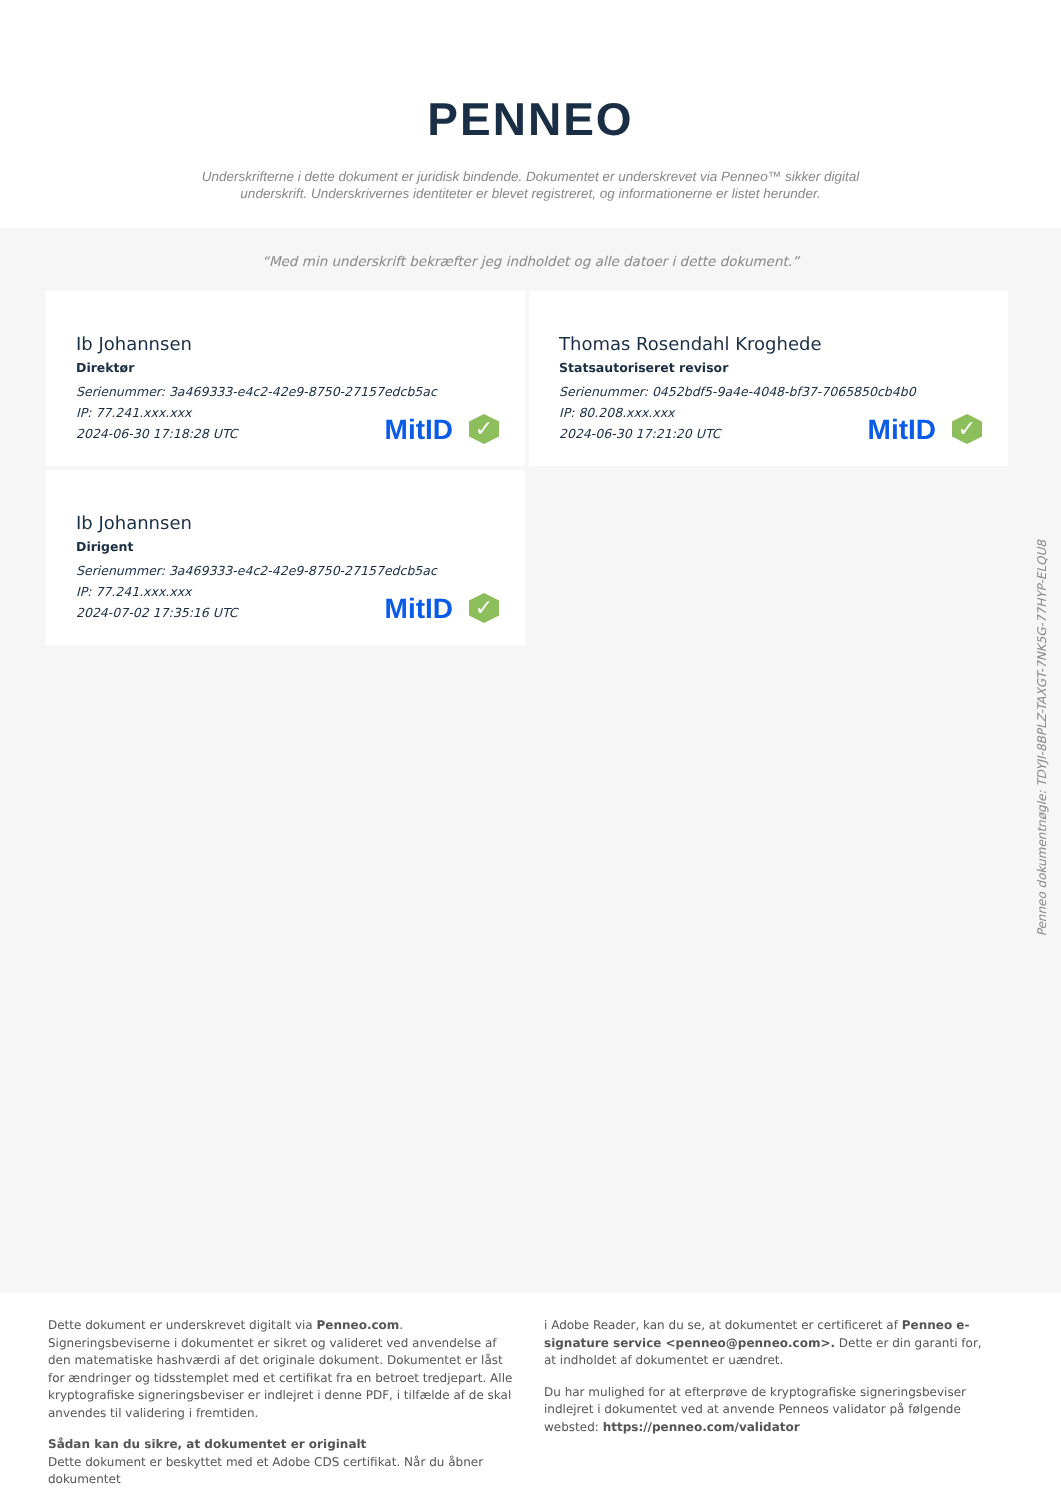PENNEO
Underskrifterne i dette dokument er juridisk bindende. Dokumentet er underskrevet via Penneo™ sikker digital underskrift. Underskrivernes identiteter er blevet registreret, og informationerne er listet herunder.
“Med min underskrift bekræfter jeg indholdet og alle datoer i dette dokument.”
Ib Johannsen
Direktør
Serienummer: 3a469333-e4c2-42e9-8750-27157edcb5ac
IP: 77.241.xxx.xxx
2024-06-30 17:18:28 UTC
MitID ✓
Thomas Rosendahl Kroghede
Statsautoriseret revisor
Serienummer: 0452bdf5-9a4e-4048-bf37-7065850cb4b0
IP: 80.208.xxx.xxx
2024-06-30 17:21:20 UTC
MitID ✓
Ib Johannsen
Dirigent
Serienummer: 3a469333-e4c2-42e9-8750-27157edcb5ac
IP: 77.241.xxx.xxx
2024-07-02 17:35:16 UTC
MitID ✓
Penneo dokumentnøgle: TDYJI-8BPLZ-TAXGT-7NK5G-77HYP-ELQU8
Dette dokument er underskrevet digitalt via Penneo.com. Signeringsbeviserne i dokumentet er sikret og valideret ved anvendelse af den matematiske hashværdi af det originale dokument. Dokumentet er låst for ændringer og tidsstemplet med et certifikat fra en betroet tredjepart. Alle kryptografiske signeringsbeviser er indlejret i denne PDF, i tilfælde af de skal anvendes til validering i fremtiden.
Sådan kan du sikre, at dokumentet er originalt
Dette dokument er beskyttet med et Adobe CDS certifikat. Når du åbner dokumentet
i Adobe Reader, kan du se, at dokumentet er certificeret af Penneo e-signature service <penneo@penneo.com>. Dette er din garanti for, at indholdet af dokumentet er uændret.
Du har mulighed for at efterprøve de kryptografiske signeringsbeviser indlejret i dokumentet ved at anvende Penneos validator på følgende websted: https://penneo.com/validator